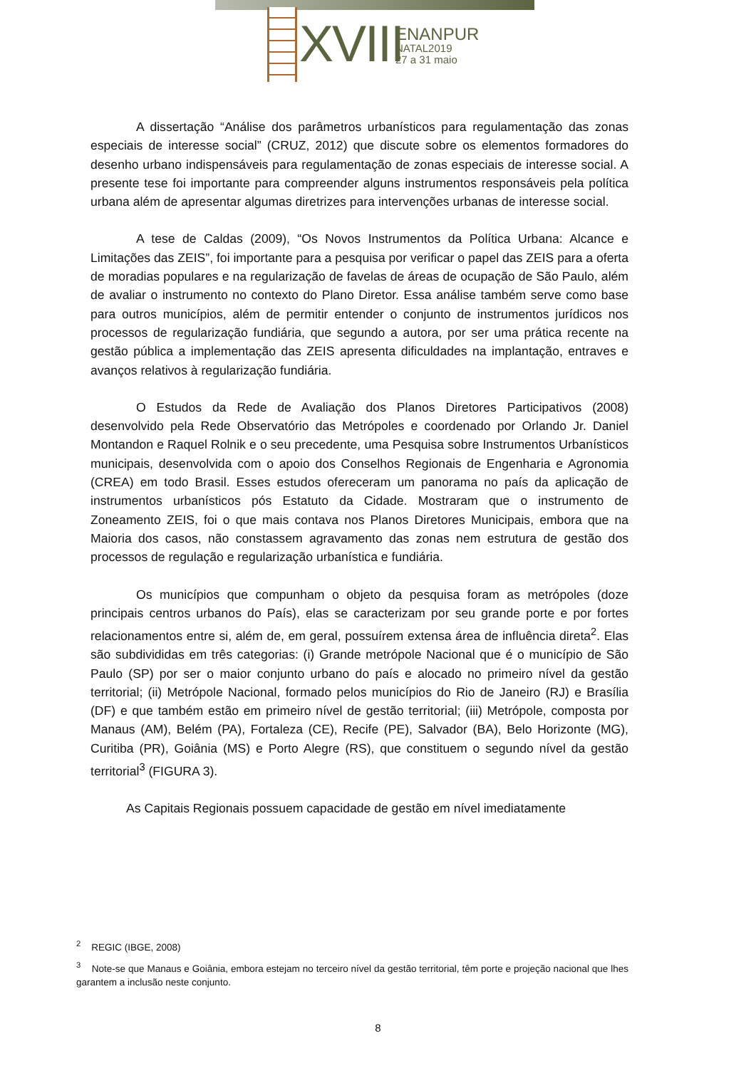XVIII ENANPUR
NATAL2019
27 a 31 maio
A dissertação “Análise dos parâmetros urbanísticos para regulamentação das zonas especiais de interesse social” (CRUZ, 2012) que discute sobre os elementos formadores do desenho urbano indispensáveis para regulamentação de zonas especiais de interesse social. A presente tese foi importante para compreender alguns instrumentos responsáveis pela política urbana além de apresentar algumas diretrizes para intervenções urbanas de interesse social.
A tese de Caldas (2009), “Os Novos Instrumentos da Política Urbana: Alcance e Limitações das ZEIS”, foi importante para a pesquisa por verificar o papel das ZEIS para a oferta de moradias populares e na regularização de favelas de áreas de ocupação de São Paulo, além de avaliar o instrumento no contexto do Plano Diretor. Essa análise também serve como base para outros municípios, além de permitir entender o conjunto de instrumentos jurídicos nos processos de regularização fundiária, que segundo a autora, por ser uma prática recente na gestão pública a implementação das ZEIS apresenta dificuldades na implantação, entraves e avanços relativos à regularização fundiária.
O Estudos da Rede de Avaliação dos Planos Diretores Participativos (2008) desenvolvido pela Rede Observatório das Metrópoles e coordenado por Orlando Jr. Daniel Montandon e Raquel Rolnik e o seu precedente, uma Pesquisa sobre Instrumentos Urbanísticos municipais, desenvolvida com o apoio dos Conselhos Regionais de Engenharia e Agronomia (CREA) em todo Brasil. Esses estudos ofereceram um panorama no país da aplicação de instrumentos urbanísticos pós Estatuto da Cidade. Mostraram que o instrumento de Zoneamento ZEIS, foi o que mais contava nos Planos Diretores Municipais, embora que na Maioria dos casos, não constassem agravamento das zonas nem estrutura de gestão dos processos de regulação e regularização urbanística e fundiária.
Os municípios que compunham o objeto da pesquisa foram as metrópoles (doze principais centros urbanos do País), elas se caracterizam por seu grande porte e por fortes relacionamentos entre si, além de, em geral, possuírem extensa área de influência direta<sup>2</sup>. Elas são subdivididas em três categorias: (i) Grande metrópole Nacional que é o município de São Paulo (SP) por ser o maior conjunto urbano do país e alocado no primeiro nível da gestão territorial; (ii) Metrópole Nacional, formado pelos municípios do Rio de Janeiro (RJ) e Brasília (DF) e que também estão em primeiro nível de gestão territorial; (iii) Metrópole, composta por Manaus (AM), Belém (PA), Fortaleza (CE), Recife (PE), Salvador (BA), Belo Horizonte (MG), Curitiba (PR), Goiânia (MS) e Porto Alegre (RS), que constituem o segundo nível da gestão territorial<sup>3</sup> (FIGURA 3).
As Capitais Regionais possuem capacidade de gestão em nível imediatamente
<sup>2</sup> REGIC (IBGE, 2008)
<sup>3</sup> Note-se que Manaus e Goiânia, embora estejam no terceiro nível da gestão territorial, têm porte e projeção nacional que lhes garantem a inclusão neste conjunto.
8